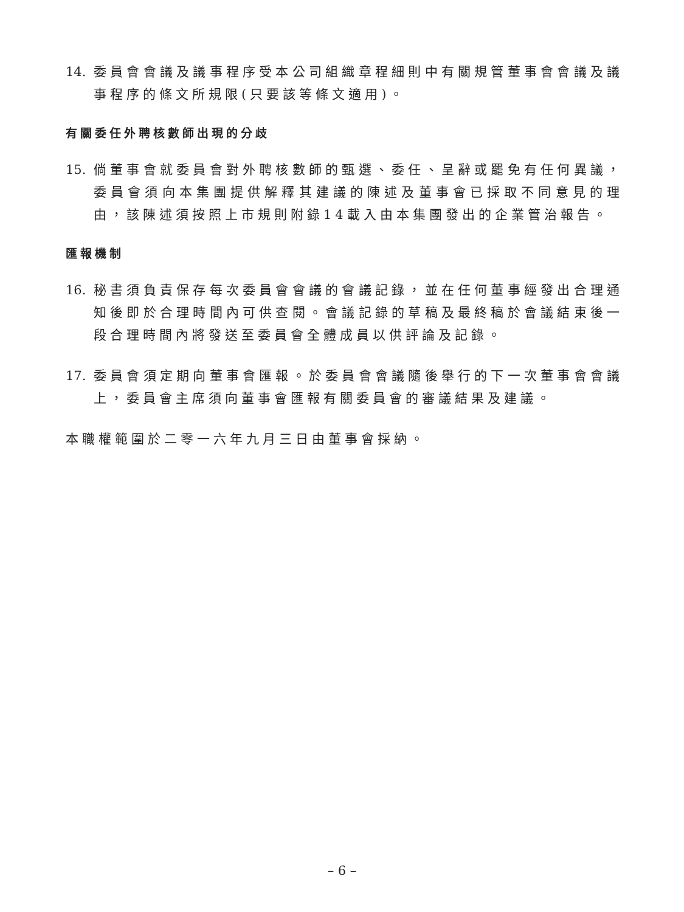14. 委員會會議及議事程序受本公司組織章程細則中有關規管董事會會議及議事程序的條文所規限(只要該等條文適用)。
有關委任外聘核數師出現的分歧
15. 倘董事會就委員會對外聘核數師的甄選、委任、呈辭或罷免有任何異議，委員會須向本集團提供解釋其建議的陳述及董事會已採取不同意見的理由，該陳述須按照上市規則附錄14載入由本集團發出的企業管治報告。
匯報機制
16. 秘書須負責保存每次委員會會議的會議記錄，並在任何董事經發出合理通知後即於合理時間內可供查閱。會議記錄的草稿及最終稿於會議結束後一段合理時間內將發送至委員會全體成員以供評論及記錄。
17. 委員會須定期向董事會匯報。於委員會會議隨後舉行的下一次董事會會議上，委員會主席須向董事會匯報有關委員會的審議結果及建議。
本職權範圍於二零一六年九月三日由董事會採納。
– 6 –